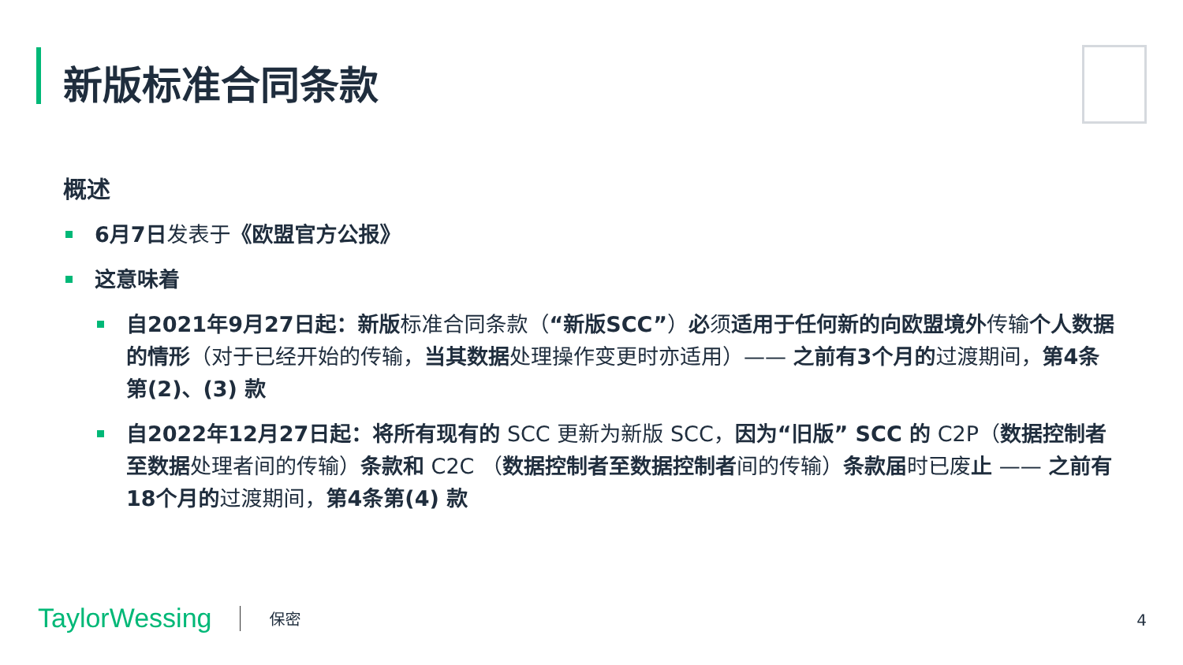新版标准合同条款
概述
6月7日发表于《欧盟官方公报》
这意味着
自2021年9月27日起：新版标准合同条款（“新版SCC”）必须适用于任何新的向欧盟境外传输个人数据的情形（对于已经开始的传输，当其数据处理操作变更时亦适用）—— 之前有3个月的过渡期间，第4条第(2)、(3) 款
自2022年12月27日起：将所有现有的 SCC 更新为新版 SCC，因为“旧版” SCC 的 C2P（数据控制者至数据处理者间的传输）条款和 C2C （数据控制者至数据控制者间的传输）条款届时已废止 —— 之前有18个月的过渡期间，第4条第(4) 款
TaylorWessing 保密
4